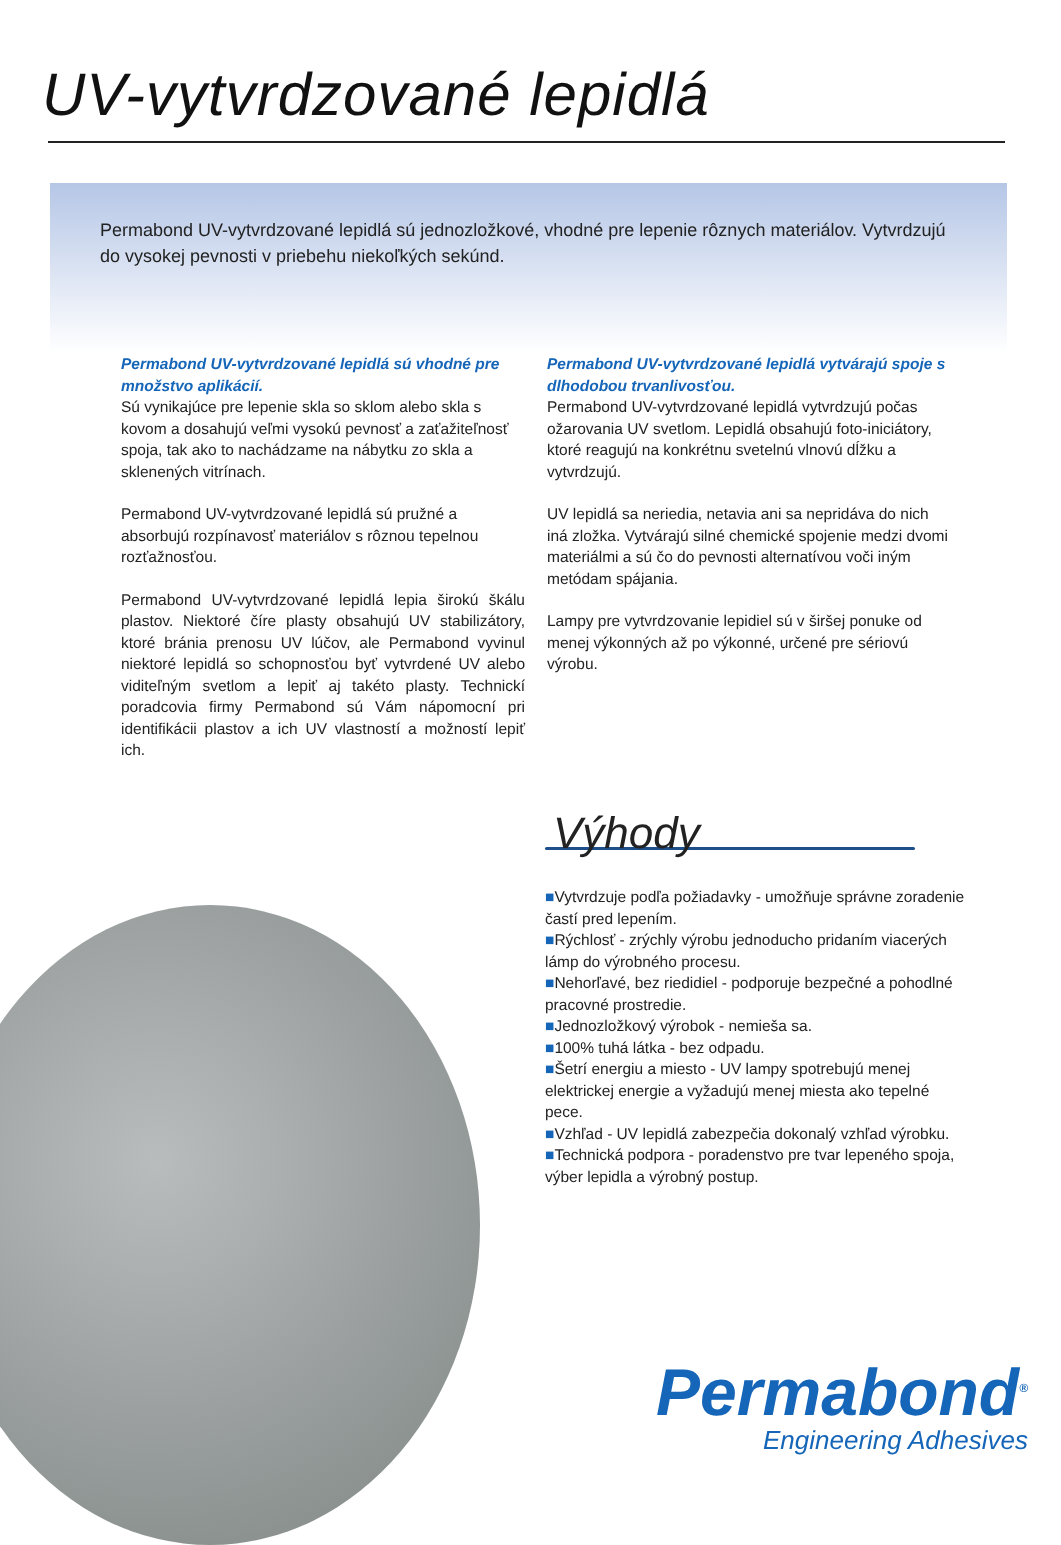UV-vytvrdzované lepidlá
Permabond UV-vytvrdzované lepidlá sú jednozložkové, vhodné pre lepenie rôznych materiálov. Vytvrdzujú do vysokej pevnosti v priebehu niekoľkých sekúnd.
Permabond UV-vytvrdzované lepidlá sú vhodné pre množstvo aplikácií.
Sú vynikajúce pre lepenie skla so sklom alebo skla s kovom a dosahujú veľmi vysokú pevnosť a zaťažiteľnosť spoja, tak ako to nachádzame na nábytku zo skla a sklenených vitrínach.
Permabond UV-vytvrdzované lepidlá sú pružné a absorbujú rozpínavosť materiálov s rôznou tepelnou rozťažnosťou.
Permabond UV-vytvrdzované lepidlá lepia širokú škálu plastov. Niektoré číre plasty obsahujú UV stabilizátory, ktoré bránia prenosu UV lúčov, ale Permabond vyvinul niektoré lepidlá so schopnosťou byť vytvrdené UV alebo viditeľným svetlom a lepiť aj takéto plasty. Technickí poradcovia firmy Permabond sú Vám nápomocní pri identifikácii plastov a ich UV vlastností a možností lepiť ich.
Permabond UV-vytvrdzované lepidlá vytvárajú spoje s dlhodobou trvanlivosťou.
Permabond UV-vytvrdzované lepidlá vytvrdzujú počas ožarovania UV svetlom. Lepidlá obsahujú foto-iniciátory, ktoré reagujú na konkrétnu svetelnú vlnovú dĺžku a vytvrdzujú.
UV lepidlá sa neriedia, netavia ani sa nepridáva do nich iná zložka. Vytvárajú silné chemické spojenie medzi dvomi materiálmi a sú čo do pevnosti alternatívou voči iným metódam spájania.
Lampy pre vytvrdzovanie lepidiel sú v širšej ponuke od menej výkonných až po výkonné, určené pre sériovú výrobu.
Výhody
■Vytvrdzuje podľa požiadavky - umožňuje správne zoradenie častí pred lepením.
■Rýchlosť - zrýchly výrobu jednoducho pridaním viacerých lámp do výrobného procesu.
■Nehorľavé, bez riedidiel - podporuje bezpečné a pohodlné pracovné prostredie.
■Jednozložkový výrobok - nemieša sa.
■100% tuhá látka - bez odpadu.
■Šetrí energiu a miesto - UV lampy spotrebujú menej elektrickej energie a vyžadujú menej miesta ako tepelné pece.
■Vzhľad - UV lepidlá zabezpečia dokonalý vzhľad výrobku.
■Technická podpora - poradenstvo pre tvar lepeného spoja, výber lepidla a výrobný postup.
Permabond<sup>®</sup>
Engineering Adhesives